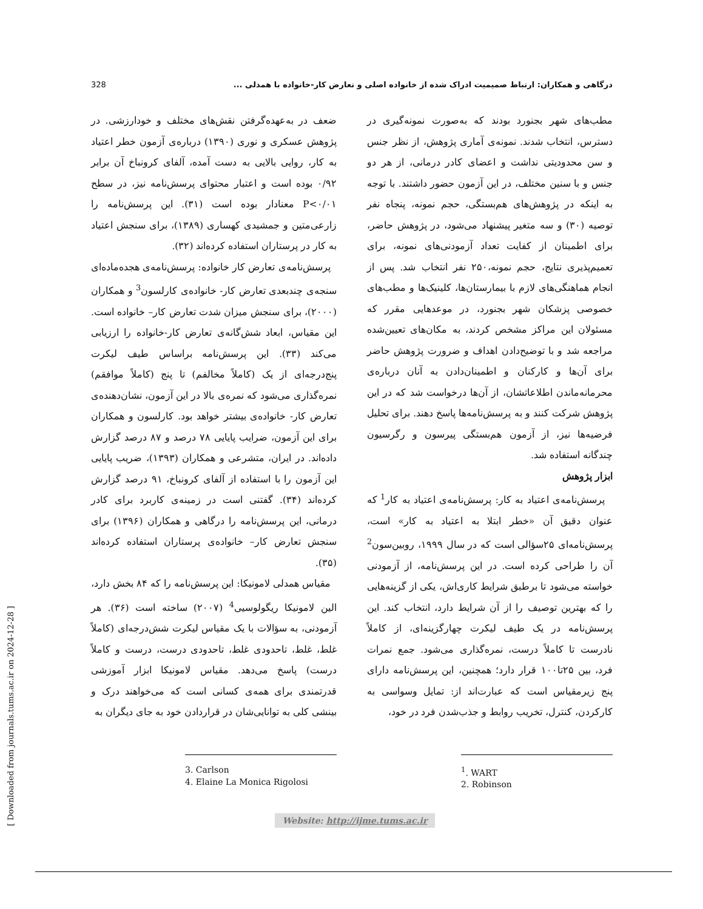328 درگاهی و همکاران: ارتباط صمیمیت ادراک شده از خانواده اصلی و تعارض کار-خانواده با همدلی ...
مطب‌های شهر بجنورد بودند که به‌صورت نمونه‌گیری در دسترس، انتخاب شدند. نمونه‌ی آماری پژوهش، از نظر جنس و سن محدودیتی نداشت و اعضای کادر درمانی، از هر دو جنس و با سنین مختلف، در این آزمون حضور داشتند. با توجه به اینکه در پژوهش‌های هم‌بستگی، حجم نمونه، پنجاه نفر توصیه (۳۰) و سه متغیر پیشنهاد می‌شود، در پژوهش حاضر، برای اطمینان از کفایت تعداد آزمودنی‌های نمونه، برای تعمیم‌پذیری نتایج، حجم نمونه،۲۵۰ نفر انتخاب شد. پس از انجام هماهنگی‌های لازم با بیمارستان‌ها، کلینیک‌ها و مطب‌های خصوصی پزشکان شهر بجنورد، در موعدهایی مقرر که مسئولان این مراکز مشخص کردند، به مکان‌های تعیین‌شده مراجعه شد و با توضیح‌دادن اهداف و ضرورت پژوهش حاضر برای آن‌ها و کارکنان و اطمینان‌دادن به آنان درباره‌ی محرمانه‌ماندن اطلاعاتشان، از آن‌ها درخواست شد که در این پژوهش شرکت کنند و به پرسش‌نامه‌ها پاسخ دهند. برای تحلیل فرضیه‌ها نیز، از آزمون هم‌بستگی پیرسون و رگرسیون چندگانه استفاده شد.
ابزار پژوهش
پرسش‌نامه‌ی اعتیاد به کار: پرسش‌نامه‌ی اعتیاد به کار<sup>1</sup> که عنوان دقیق آن «خطر ابتلا به اعتیاد به کار» است، پرسش‌نامه‌ای ۲۵سؤالی است که در سال ۱۹۹۹، روبین‌سون<sup>2</sup> آن را طراحی کرده است. در این پرسش‌نامه، از آزمودنی خواسته می‌شود تا برطبق شرایط کاری‌اش، یکی از گزینه‌هایی را که بهترین توصیف را از آن شرایط دارد، انتخاب کند. این پرسش‌نامه در یک طیف لیکرت چهارگزینه‌ای، از کاملاً نادرست تا کاملاً درست، نمره‌گذاری می‌شود. جمع نمرات فرد، بین ۲۵تا۱۰۰ قرار دارد؛ همچنین، این پرسش‌نامه دارای پنج زیرمقیاس است که عبارت‌اند از: تمایل وسواسی به کارکردن، کنترل، تخریب روابط و جذب‌شدن فرد در خود،
<sup>1</sup>. WART
2. Robinson
ضعف در به‌عهده‌گرفتن نقش‌های مختلف و خودارزشی. در پژوهش عسکری و نوری (۱۳۹۰) درباره‌ی آزمون خطر اعتیاد به کار، روایی بالایی به دست آمده، آلفای کرونباخ آن برابر ۰/۹۲ بوده است و اعتبار محتوای پرسش‌نامه نیز، در سطح P<۰/۰۱ معنادار بوده است (۳۱). این پرسش‌نامه را زارعی‌متین و جمشیدی کهساری (۱۳۸۹)، برای سنجش اعتیاد به کار در پرستاران استفاده کرده‌اند (۳۲).
پرسش‌نامه‌ی تعارض کار خانواده: پرسش‌نامه‌ی هجده‌ماده‌ای سنجه‌ی چندبعدی تعارض کار- خانواده‌ی کارلسون<sup>3</sup> و همکاران (۲۰۰۰)، برای سنجش میزان شدت تعارض کار– خانواده است. این مقیاس، ابعاد شش‌گانه‌ی تعارض کار-خانواده را ارزیابی می‌کند (۳۳). این پرسش‌نامه براساس طیف لیکرت پنج‌درجه‌ای از یک (کاملاً مخالفم) تا پنج (کاملاً موافقم) نمره‌گذاری می‌شود که نمره‌ی بالا در این آزمون، نشان‌دهنده‌ی تعارض کار- خانواده‌ی بیشتر خواهد بود. کارلسون و همکاران برای این آزمون، ضرایب پایایی ۷۸ درصد و ۸۷ درصد گزارش داده‌اند. در ایران، متشرعی و همکاران (۱۳۹۳)، ضریب پایایی این آزمون را با استفاده از آلفای کرونباخ، ۹۱ درصد گزارش کرده‌اند (۳۴). گفتنی است در زمینه‌ی کاربرد برای کادر درمانی، این پرسش‌نامه را درگاهی و همکاران (۱۳۹۶) برای سنجش تعارض کار– خانواده‌ی پرستاران استفاده کرده‌اند (۳۵).
مقیاس همدلی لامونیکا: این پرسش‌نامه را که ۸۴ بخش دارد، الین لامونیکا ریگولوسیی<sup>4</sup> (۲۰۰۷) ساخته است (۳۶). هر آزمودنی، به سؤالات با یک مقیاس لیکرت شش‌درجه‌ای (کاملاً غلط، غلط، تاحدودی غلط، تاحدودی درست، درست و کاملاً درست) پاسخ می‌دهد. مقیاس لامونیکا ابزار آموزشی قدرتمندی برای همه‌ی کسانی است که می‌خواهند درک و بینشی کلی به توانایی‌شان در قراردادن خود به جای دیگران به
3. Carlson
4. Elaine La Monica Rigolosi
Website: http://ijme.tums.ac.ir
[ Downloaded from journals.tums.ac.ir on 2024-12-28 ]